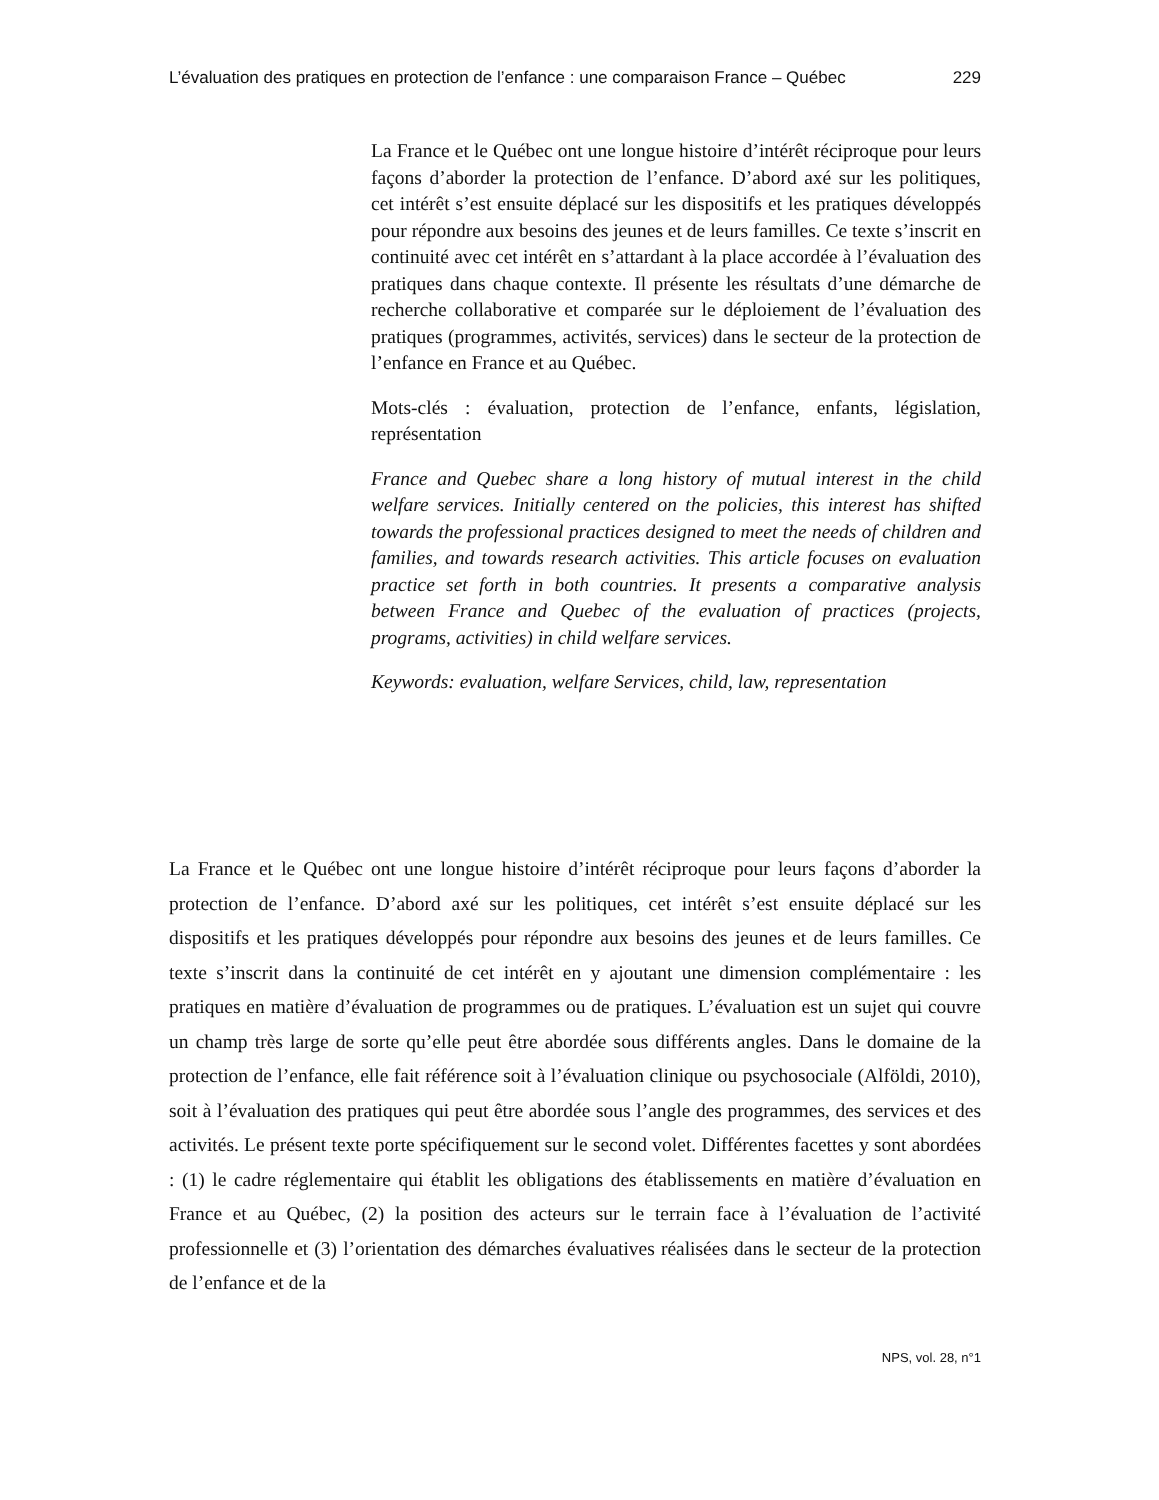L’évaluation des pratiques en protection de l’enfance : une comparaison France – Québec 229
La France et le Québec ont une longue histoire d’intérêt réciproque pour leurs façons d’aborder la protection de l’enfance. D’abord axé sur les politiques, cet intérêt s’est ensuite déplacé sur les dispositifs et les pratiques développés pour répondre aux besoins des jeunes et de leurs familles. Ce texte s’inscrit en continuité avec cet intérêt en s’attardant à la place accordée à l’évaluation des pratiques dans chaque contexte. Il présente les résultats d’une démarche de recherche collaborative et comparée sur le déploiement de l’évaluation des pratiques (programmes, activités, services) dans le secteur de la protection de l’enfance en France et au Québec.
Mots-clés : évaluation, protection de l’enfance, enfants, législation, représentation
France and Quebec share a long history of mutual interest in the child welfare services. Initially centered on the policies, this interest has shifted towards the professional practices designed to meet the needs of children and families, and towards research activities. This article focuses on evaluation practice set forth in both countries. It presents a comparative analysis between France and Quebec of the evaluation of practices (projects, programs, activities) in child welfare services.
Keywords: evaluation, welfare Services, child, law, representation
La France et le Québec ont une longue histoire d’intérêt réciproque pour leurs façons d’aborder la protection de l’enfance. D’abord axé sur les politiques, cet intérêt s’est ensuite déplacé sur les dispositifs et les pratiques développés pour répondre aux besoins des jeunes et de leurs familles. Ce texte s’inscrit dans la continuité de cet intérêt en y ajoutant une dimension complémentaire : les pratiques en matière d’évaluation de programmes ou de pratiques. L’évaluation est un sujet qui couvre un champ très large de sorte qu’elle peut être abordée sous différents angles. Dans le domaine de la protection de l’enfance, elle fait référence soit à l’évaluation clinique ou psychosociale (Alföldi, 2010), soit à l’évaluation des pratiques qui peut être abordée sous l’angle des programmes, des services et des activités. Le présent texte porte spécifiquement sur le second volet. Différentes facettes y sont abordées : (1) le cadre réglementaire qui établit les obligations des établissements en matière d’évaluation en France et au Québec, (2) la position des acteurs sur le terrain face à l’évaluation de l’activité professionnelle et (3) l’orientation des démarches évaluatives réalisées dans le secteur de la protection de l’enfance et de la
NPS, vol. 28, n°1